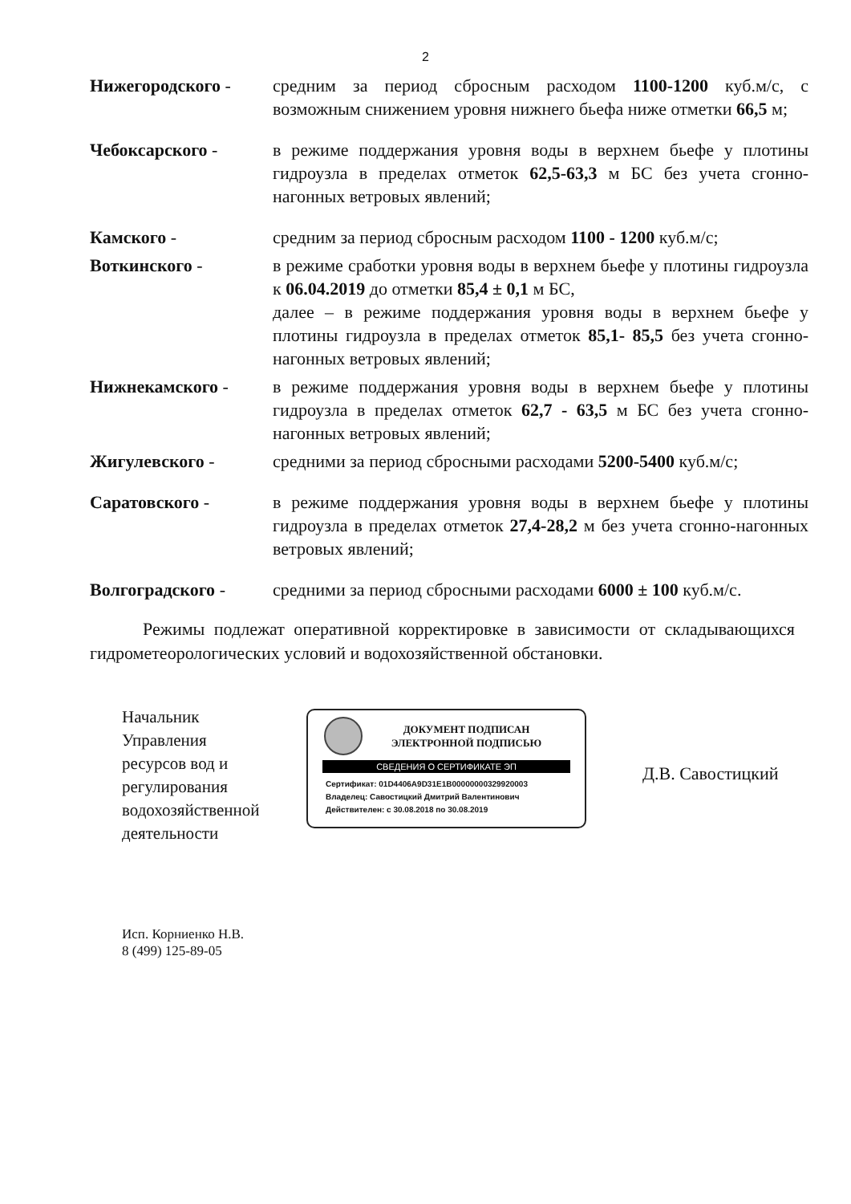2
Нижегородского - средним за период сбросным расходом 1100-1200 куб.м/с, с возможным снижением уровня нижнего бьефа ниже отметки 66,5 м;
Чебоксарского - в режиме поддержания уровня воды в верхнем бьефе у плотины гидроузла в пределах отметок 62,5-63,3 м БС без учета сгонно-нагонных ветровых явлений;
Камского - средним за период сбросным расходом 1100 - 1200 куб.м/с;
Воткинского - в режиме сработки уровня воды в верхнем бьефе у плотины гидроузла к 06.04.2019 до отметки 85,4 ± 0,1 м БС,
далее – в режиме поддержания уровня воды в верхнем бьефе у плотины гидроузла в пределах отметок 85,1- 85,5 без учета сгонно-нагонных ветровых явлений;
Нижнекамского - в режиме поддержания уровня воды в верхнем бьефе у плотины гидроузла в пределах отметок 62,7 - 63,5 м БС без учета сгонно-нагонных ветровых явлений;
Жигулевского - средними за период сбросными расходами 5200-5400 куб.м/с;
Саратовского - в режиме поддержания уровня воды в верхнем бьефе у плотины гидроузла в пределах отметок 27,4-28,2 м без учета сгонно-нагонных ветровых явлений;
Волгоградского - средними за период сбросными расходами 6000 ± 100 куб.м/с.
Режимы подлежат оперативной корректировке в зависимости от складывающихся гидрометеорологических условий и водохозяйственной обстановки.
Начальник
Управления
ресурсов вод и
регулирования
водохозяйственной
деятельности
ДОКУМЕНТ ПОДПИСАН
ЭЛЕКТРОННОЙ ПОДПИСЬЮ
СВЕДЕНИЯ О СЕРТИФИКАТЕ ЭП
Сертификат: 01D4406A9D31E1B00000000329920003
Владелец: Савостицкий Дмитрий Валентинович
Действителен: с 30.08.2018 по 30.08.2019
Д.В. Савостицкий
Исп. Корниенко Н.В.
8 (499) 125-89-05